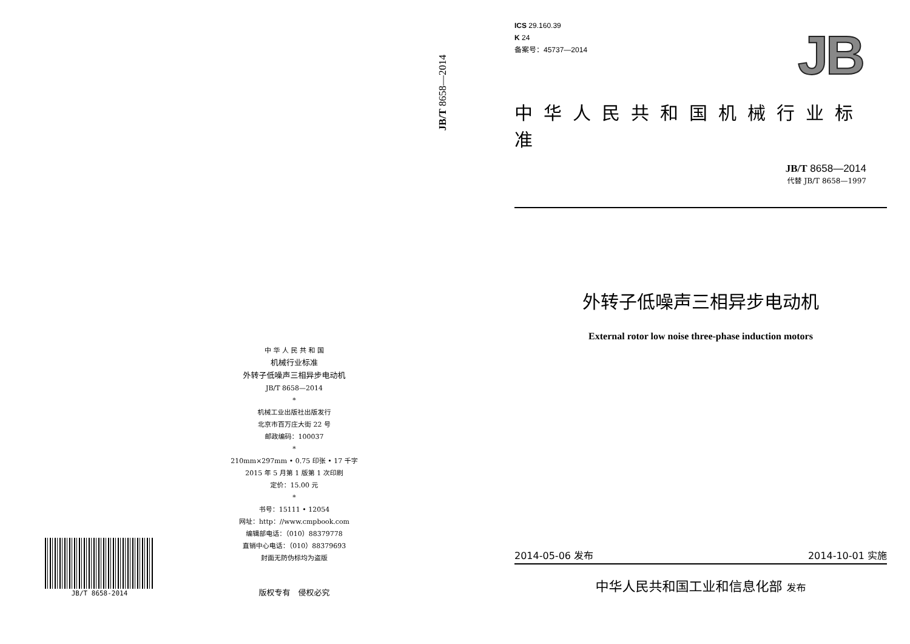JB/T 8658—2014
中 华 人 民 共 和 国
机械行业标准
外转子低噪声三相异步电动机
JB/T 8658—2014
*
机械工业出版社出版发行
北京市百万庄大街 22 号
邮政编码：100037
*
210mm×297mm • 0.75 印张 • 17 千字
2015 年 5 月第 1 版第 1 次印刷
定价：15.00 元
*
书号：15111 • 12054
网址：http：//www.cmpbook.com
编辑部电话：（010）88379778
直销中心电话：（010）88379693
封面无防伪标均为盗版
JB/T 8658-2014 版权专有　侵权必究
ICS 29.160.39
K 24
备案号：45737—2014
JB
中华人民共和国机械行业标准
JB/T 8658—2014
代替 JB/T 8658—1997
外转子低噪声三相异步电动机
External rotor low noise three-phase induction motors
2014-05-06 发布 2014-10-01 实施
中华人民共和国工业和信息化部 发布